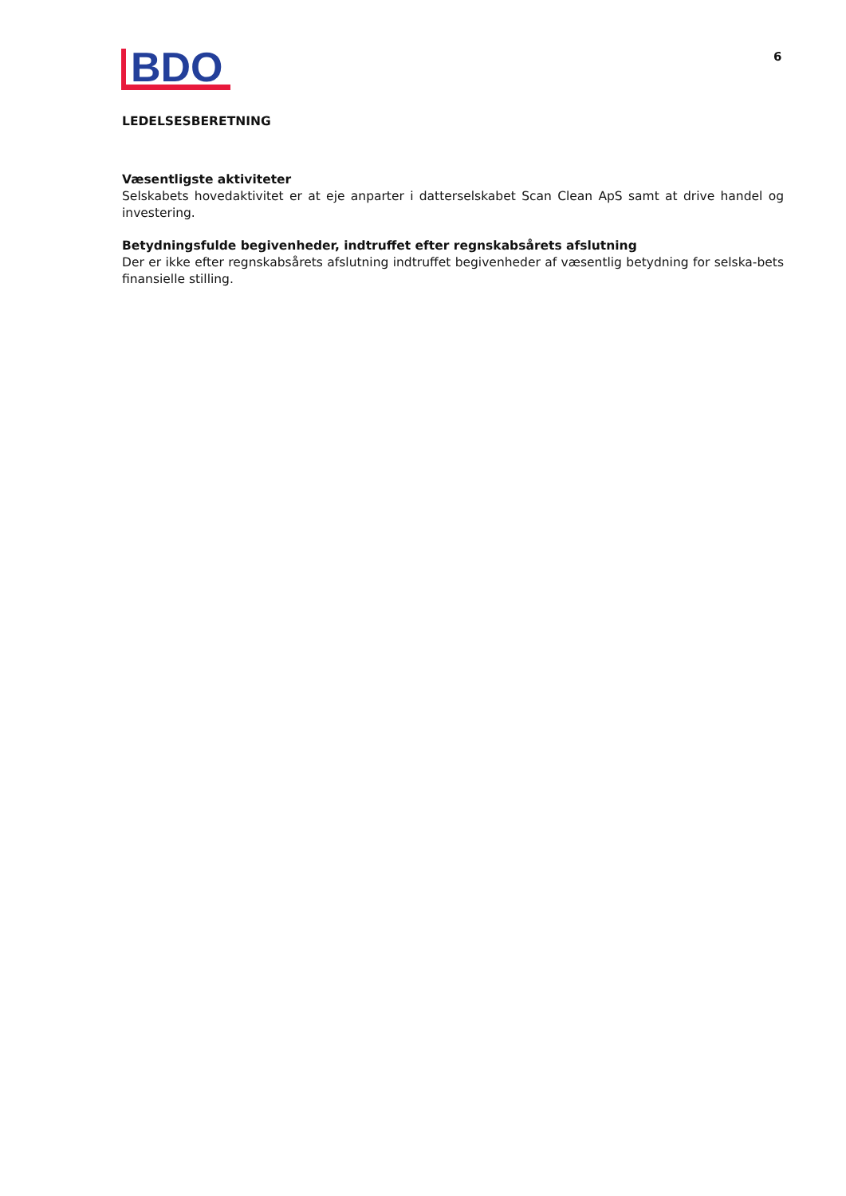BDO
6
LEDELSESBERETNING
Væsentligste aktiviteter
Selskabets hovedaktivitet er at eje anparter i datterselskabet Scan Clean ApS samt at drive handel og investering.
Betydningsfulde begivenheder, indtruffet efter regnskabsårets afslutning
Der er ikke efter regnskabsårets afslutning indtruffet begivenheder af væsentlig betydning for selska-bets finansielle stilling.